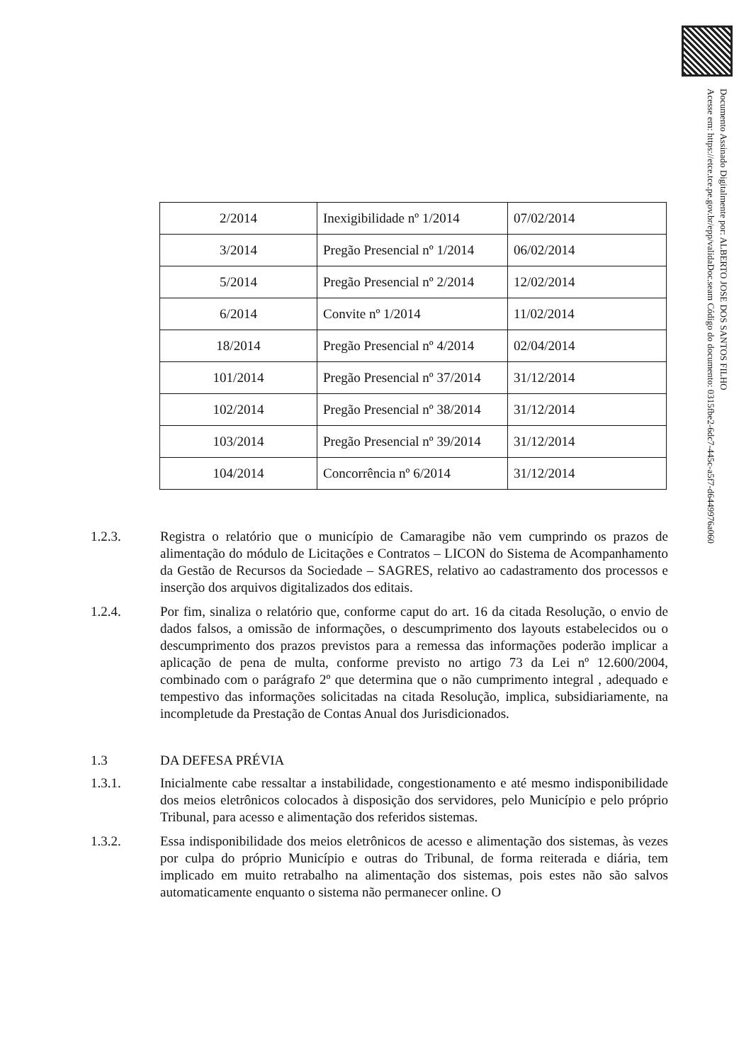Documento Assinado Digitalmente por: ALBERTO JOSE DOS SANTOS FILHO
Acesse em: https://etce.tce.pe.gov.br/epp/validaDoc.seam Código do documento: 0315fbe2-6dc7-445c-a5f7-d6449976a060
| 2/2014 | Inexigibilidade nº 1/2014 | 07/02/2014 |
| 3/2014 | Pregão Presencial nº 1/2014 | 06/02/2014 |
| 5/2014 | Pregão Presencial nº 2/2014 | 12/02/2014 |
| 6/2014 | Convite nº 1/2014 | 11/02/2014 |
| 18/2014 | Pregão Presencial nº 4/2014 | 02/04/2014 |
| 101/2014 | Pregão Presencial nº 37/2014 | 31/12/2014 |
| 102/2014 | Pregão Presencial nº 38/2014 | 31/12/2014 |
| 103/2014 | Pregão Presencial nº 39/2014 | 31/12/2014 |
| 104/2014 | Concorrência nº 6/2014 | 31/12/2014 |
1.2.3. Registra o relatório que o município de Camaragibe não vem cumprindo os prazos de alimentação do módulo de Licitações e Contratos – LICON do Sistema de Acompanhamento da Gestão de Recursos da Sociedade – SAGRES, relativo ao cadastramento dos processos e inserção dos arquivos digitalizados dos editais.
1.2.4. Por fim, sinaliza o relatório que, conforme caput do art. 16 da citada Resolução, o envio de dados falsos, a omissão de informações, o descumprimento dos layouts estabelecidos ou o descumprimento dos prazos previstos para a remessa das informações poderão implicar a aplicação de pena de multa, conforme previsto no artigo 73 da Lei nº 12.600/2004, combinado com o parágrafo 2º que determina que o não cumprimento integral , adequado e tempestivo das informações solicitadas na citada Resolução, implica, subsidiariamente, na incompletude da Prestação de Contas Anual dos Jurisdicionados.
1.3 DA DEFESA PRÉVIA
1.3.1. Inicialmente cabe ressaltar a instabilidade, congestionamento e até mesmo indisponibilidade dos meios eletrônicos colocados à disposição dos servidores, pelo Município e pelo próprio Tribunal, para acesso e alimentação dos referidos sistemas.
1.3.2. Essa indisponibilidade dos meios eletrônicos de acesso e alimentação dos sistemas, às vezes por culpa do próprio Município e outras do Tribunal, de forma reiterada e diária, tem implicado em muito retrabalho na alimentação dos sistemas, pois estes não são salvos automaticamente enquanto o sistema não permanecer online. O